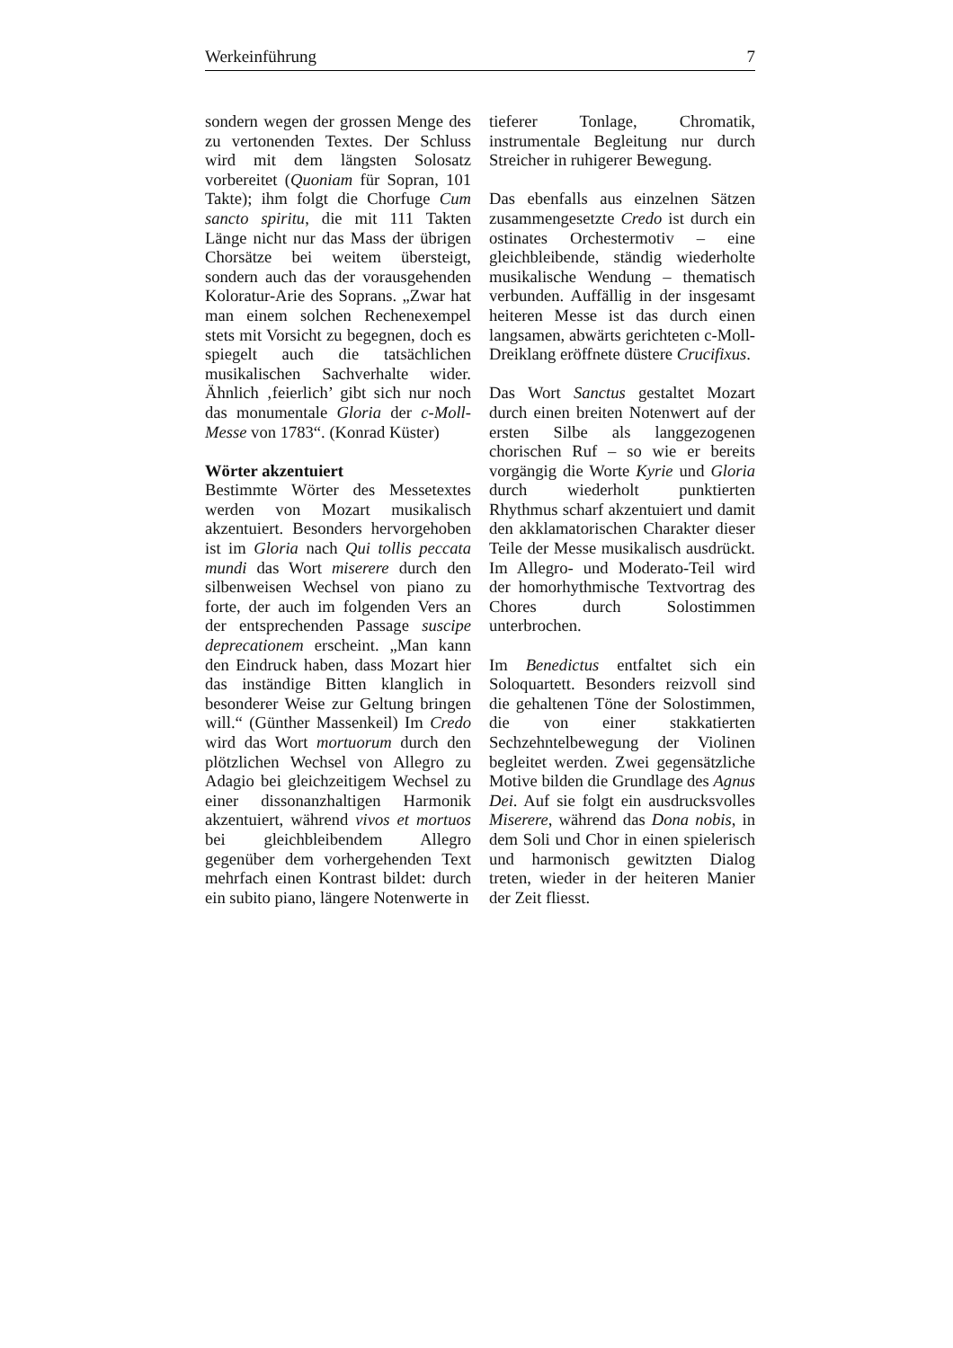Werkeinführung 7
sondern wegen der grossen Menge des zu vertonenden Textes. Der Schluss wird mit dem längsten Solosatz vorbereitet (Quoniam für Sopran, 101 Takte); ihm folgt die Chorfuge Cum sancto spiritu, die mit 111 Takten Länge nicht nur das Mass der übrigen Chorsätze bei weitem übersteigt, sondern auch das der vorausgehenden Koloratur-Arie des Soprans. „Zwar hat man einem solchen Rechenexempel stets mit Vorsicht zu begegnen, doch es spiegelt auch die tatsächlichen musikalischen Sachverhalte wider. Ähnlich ‚feierlich’ gibt sich nur noch das monumentale Gloria der c-Moll-Messe von 1783“. (Konrad Küster)
Wörter akzentuiert
Bestimmte Wörter des Messetextes werden von Mozart musikalisch akzentuiert. Besonders hervorgehoben ist im Gloria nach Qui tollis peccata mundi das Wort miserere durch den silbenweisen Wechsel von piano zu forte, der auch im folgenden Vers an der entsprechenden Passage suscipe deprecationem erscheint. „Man kann den Eindruck haben, dass Mozart hier das inständige Bitten klanglich in besonderer Weise zur Geltung bringen will.“ (Günther Massenkeil) Im Credo wird das Wort mortuorum durch den plötzlichen Wechsel von Allegro zu Adagio bei gleichzeitigem Wechsel zu einer dissonanzhaltigen Harmonik akzentuiert, während vivos et mortuos bei gleichbleibendem Allegro gegenüber dem vorhergehenden Text mehrfach einen Kontrast bildet: durch ein subito piano, längere Notenwerte in
tieferer Tonlage, Chromatik, instrumentale Begleitung nur durch Streicher in ruhigerer Bewegung.
Das ebenfalls aus einzelnen Sätzen zusammengesetzte Credo ist durch ein ostinates Orchestermotiv – eine gleichbleibende, ständig wiederholte musikalische Wendung – thematisch verbunden. Auffällig in der insgesamt heiteren Messe ist das durch einen langsamen, abwärts gerichteten c-Moll-Dreiklang eröffnete düstere Crucifixus.
Das Wort Sanctus gestaltet Mozart durch einen breiten Notenwert auf der ersten Silbe als langgezogenen chorischen Ruf – so wie er bereits vorgängig die Worte Kyrie und Gloria durch wiederholt punktierten Rhythmus scharf akzentuiert und damit den akklamatorischen Charakter dieser Teile der Messe musikalisch ausdrückt. Im Allegro- und Moderato-Teil wird der homorhythmische Textvortrag des Chores durch Solostimmen unterbrochen.
Im Benedictus entfaltet sich ein Soloquartett. Besonders reizvoll sind die gehaltenen Töne der Solostimmen, die von einer stakkatierten Sechzehntelbewegung der Violinen begleitet werden. Zwei gegensätzliche Motive bilden die Grundlage des Agnus Dei. Auf sie folgt ein ausdrucksvolles Miserere, während das Dona nobis, in dem Soli und Chor in einen spielerisch und harmonisch gewitzten Dialog treten, wieder in der heiteren Manier der Zeit fliesst.